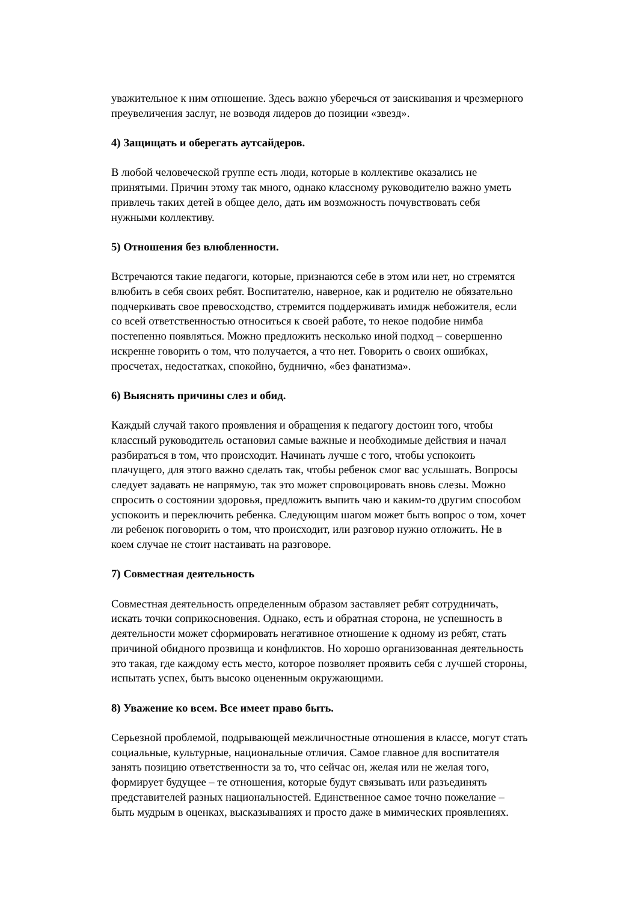уважительное к ним отношение. Здесь важно уберечься от заискивания и чрезмерного
преувеличения заслуг, не возводя лидеров до позиции «звезд».
4) Защищать и оберегать аутсайдеров.
В любой человеческой группе есть люди, которые в коллективе оказались не
принятыми. Причин этому так много, однако классному руководителю важно уметь
привлечь таких детей в общее дело, дать им возможность почувствовать себя
нужными коллективу.
5) Отношения без влюбленности.
Встречаются такие педагоги, которые, признаются себе в этом или нет, но стремятся
влюбить в себя своих ребят. Воспитателю, наверное, как и родителю не обязательно
подчеркивать свое превосходство, стремится поддерживать имидж небожителя, если
со всей ответственностью относиться к своей работе, то некое подобие нимба
постепенно появляться. Можно предложить несколько иной подход – совершенно
искренне говорить о том, что получается, а что нет. Говорить о своих ошибках,
просчетах, недостатках, спокойно, буднично, «без фанатизма».
6) Выяснять причины слез и обид.
Каждый случай такого проявления и обращения к педагогу достоин того, чтобы
классный руководитель остановил самые важные и необходимые действия и начал
разбираться в том, что происходит. Начинать лучше с того, чтобы успокоить
плачущего, для этого важно сделать так, чтобы ребенок смог вас услышать. Вопросы
следует задавать не напрямую, так это может спровоцировать вновь слезы. Можно
спросить о состоянии здоровья, предложить выпить чаю и каким-то другим способом
успокоить и переключить ребенка. Следующим шагом может быть вопрос о том, хочет
ли ребенок поговорить о том, что происходит, или разговор нужно отложить. Не в
коем случае не стоит настаивать на разговоре.
7) Совместная деятельность
Совместная деятельность определенным образом заставляет ребят сотрудничать,
искать точки соприкосновения. Однако, есть и обратная сторона, не успешность в
деятельности может сформировать негативное отношение к одному из ребят, стать
причиной обидного прозвища и конфликтов. Но хорошо организованная деятельность
это такая, где каждому есть место, которое позволяет проявить себя с лучшей стороны,
испытать успех, быть высоко оцененным окружающими.
8) Уважение ко всем. Все имеет право быть.
Серьезной проблемой, подрывающей межличностные отношения в классе, могут стать
социальные, культурные, национальные отличия. Самое главное для воспитателя
занять позицию ответственности за то, что сейчас он, желая или не желая того,
формирует будущее – те отношения, которые будут связывать или разъединять
представителей разных национальностей. Единственное самое точно пожелание –
быть мудрым в оценках, высказываниях и просто даже в мимических проявлениях.